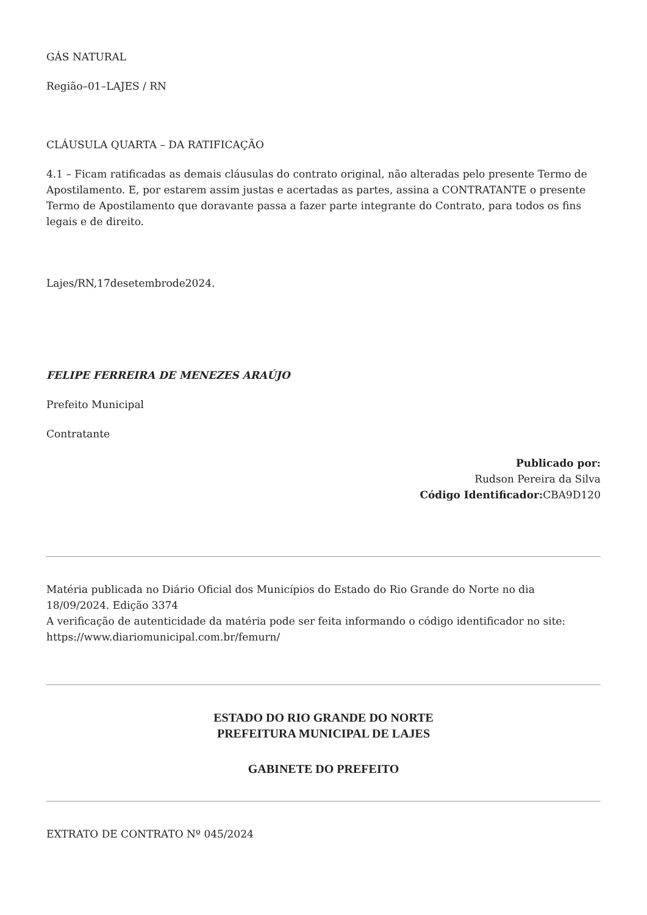GÁS NATURAL
Região–01–LAJES / RN
CLÁUSULA QUARTA – DA RATIFICAÇÃO
4.1 – Ficam ratificadas as demais cláusulas do contrato original, não alteradas pelo presente Termo de Apostilamento. E, por estarem assim justas e acertadas as partes, assina a CONTRATANTE o presente Termo de Apostilamento que doravante passa a fazer parte integrante do Contrato, para todos os fins legais e de direito.
Lajes/RN,17desetembrode2024.
FELIPE FERREIRA DE MENEZES ARAÚJO
Prefeito Municipal
Contratante
Publicado por:
Rudson Pereira da Silva
Código Identificador: CBA9D120
Matéria publicada no Diário Oficial dos Municípios do Estado do Rio Grande do Norte no dia 18/09/2024. Edição 3374
A verificação de autenticidade da matéria pode ser feita informando o código identificador no site: https://www.diariomunicipal.com.br/femurn/
ESTADO DO RIO GRANDE DO NORTE
PREFEITURA MUNICIPAL DE LAJES
GABINETE DO PREFEITO
EXTRATO DE CONTRATO Nº 045/2024